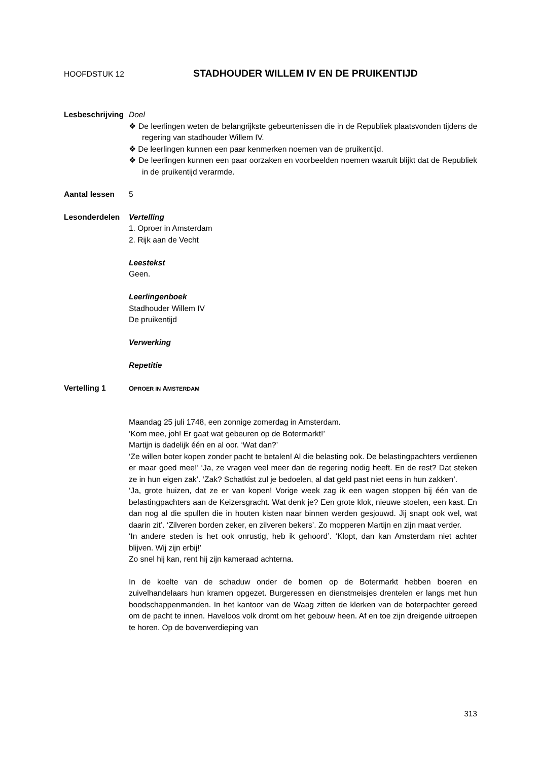HOOFDSTUK 12 STADHOUDER WILLEM IV EN DE PRUIKENTIJD
Lesbeschrijving
Doel
❖ De leerlingen weten de belangrijkste gebeurtenissen die in de Republiek plaats­vonden tijdens de regering van stadhouder Willem IV.
❖ De leerlingen kunnen een paar kenmerken noemen van de pruikentijd.
❖ De leerlingen kunnen een paar oorzaken en voorbeelden noemen waaruit blijkt dat de Republiek in de pruikentijd verarmde.
Aantal lessen 5
Lesonderdelen Vertelling
1. Oproer in Amsterdam
2. Rijk aan de Vecht
Leestekst
Geen.
Leerlingenboek
Stadhouder Willem IV
De pruikentijd
Verwerking
Repetitie
Vertelling 1
OPROER IN AMSTERDAM
Maandag 25 juli 1748, een zonnige zomerdag in Amsterdam.
‘Kom mee, joh! Er gaat wat gebeuren op de Botermarkt!’
Martijn is dadelijk één en al oor. ‘Wat dan?’
‘Ze willen boter kopen zonder pacht te betalen! Al die belasting ook. De belasting­pachters verdienen er maar goed mee!’ ‘Ja, ze vragen veel meer dan de regering no­dig heeft. En de rest? Dat steken ze in hun eigen zak’. ‘Zak? Schatkist zul je bedoelen, al dat geld past niet eens in hun zakken’.
‘Ja, grote huizen, dat ze er van kopen! Vorige week zag ik een wagen stoppen bij één van de belastingpachters aan de Keizersgracht. Wat denk je? Een grote klok, nieuwe stoelen, een kast. En dan nog al die spullen die in houten kisten naar binnen werden gesjouwd. Jij snapt ook wel, wat daarin zit’. ‘Zilveren borden zeker, en zilveren be­kers’. Zo mopperen Martijn en zijn maat verder.
‘In andere steden is het ook onrustig, heb ik gehoord’. ‘Klopt, dan kan Amsterdam niet achter blijven. Wij zijn erbij!’
Zo snel hij kan, rent hij zijn kameraad achterna.
In de koelte van de schaduw onder de bomen op de Botermarkt hebben boeren en zuivelhandelaars hun kramen opgezet. Burgeressen en dienstmeisjes drentelen er langs met hun boodschappenmanden. In het kantoor van de Waag zitten de klerken van de boterpachter gereed om de pacht te innen. Haveloos volk dromt om het ge­bouw heen. Af en toe zijn dreigende uitroepen te horen. Op de bovenverdieping van
313